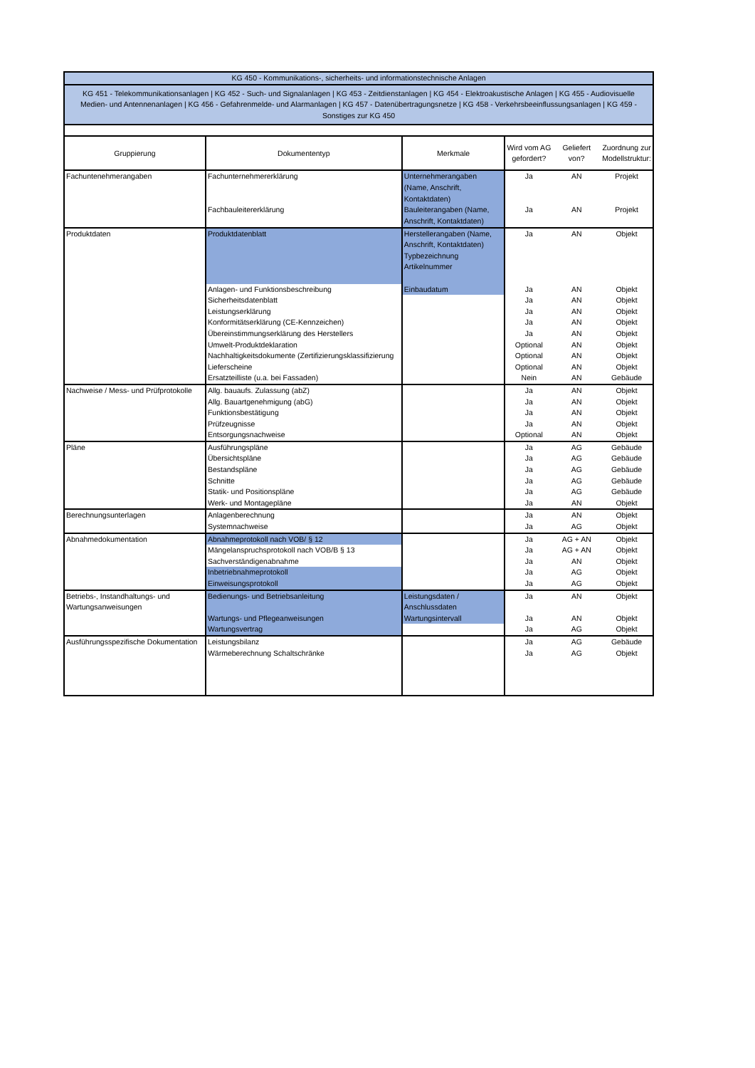| KG 450 - Kommunikations-, sicherheits- und informationstechnische Anlagen | | | | | |
| KG 451 - Telekommunikationsanlagen / KG 452 - Such- und Signalanlagen / KG 453 - Zeitdienstanlagen / KG 454 - Elektroakustische Anlagen / KG 455 - Audiovisuelle Medien- und Antennenanlagen / KG 456 - Gefahrenmelde- und Alarmanlagen / KG 457 - Datenübertragungsnetze / KG 458 - Verkehrsbeeinflussungsanlagen / KG 459 - Sonstiges zur KG 450 | | | | | |
| Gruppierung | Dokumententyp | Merkmale | Wird vom AG gefordert? | Geliefert von? | Zuordnung zur Modellstruktur: |
| Fachuntenehmerangaben | Fachunternehmererklärung | Unternehmerangaben (Name, Anschrift, Kontaktdaten) | Ja | AN | Projekt |
| | Fachbauleitererklärung | Bauleiterangaben (Name, Anschrift, Kontaktdaten) | Ja | AN | Projekt |
| Produktdaten | Produktdatenblatt | Herstellerangaben (Name, Anschrift, Kontaktdaten) Typbezeichnung Artikelnummer | Ja | AN | Objekt |
| | Anlagen- und Funktionsbeschreibung | Einbaudatum | Ja | AN | Objekt |
| | Sicherheitsdatenblatt | | Ja | AN | Objekt |
| | Leistungserklärung | | Ja | AN | Objekt |
| | Konformitätserklärung (CE-Kennzeichen) | | Ja | AN | Objekt |
| | Übereinstimmungserklärung des Herstellers | | Ja | AN | Objekt |
| | Umwelt-Produktdeklaration | | Optional | AN | Objekt |
| | Nachhaltigkeitsdokumente (Zertifizierungsklassifizierung | | Optional | AN | Objekt |
| | Lieferscheine | | Optional | AN | Objekt |
| | Ersatzteilliste (u.a. bei Fassaden) | | Nein | AN | Gebäude |
| Nachweise / Mess- und Prüfprotokolle | Allg. bauaufs. Zulassung (abZ) | | Ja | AN | Objekt |
| | Allg. Bauartgenehmigung (abG) | | Ja | AN | Objekt |
| | Funktionsbestätigung | | Ja | AN | Objekt |
| | Prüfzeugnisse | | Ja | AN | Objekt |
| | Entsorgungsnachweise | | Optional | AN | Objekt |
| Pläne | Ausführungspläne | | Ja | AG | Gebäude |
| | Übersichtspläne | | Ja | AG | Gebäude |
| | Bestandspläne | | Ja | AG | Gebäude |
| | Schnitte | | Ja | AG | Gebäude |
| | Statik- und Positionspläne | | Ja | AG | Gebäude |
| | Werk- und Montagepläne | | Ja | AN | Objekt |
| Berechnungsunterlagen | Anlagenberechnung | | Ja | AN | Objekt |
| | Systemnachweise | | Ja | AG | Objekt |
| Abnahmedokumentation | Abnahmeprotokoll nach VOB/ § 12 | | Ja | AG + AN | Objekt |
| | Mängelanspruchsprotokoll nach VOB/B § 13 | | Ja | AG + AN | Objekt |
| | Sachverständigenabnahme | | Ja | AN | Objekt |
| | Inbetriebnahmeprotokoll | | Ja | AG | Objekt |
| | Einweisungsprotokoll | | Ja | AG | Objekt |
| Betriebs-, Instandhaltungs- und Wartungsanweisungen | Bedienungs- und Betriebsanleitung | Leistungsdaten / Anschlussdaten | Ja | AN | Objekt |
| | Wartungs- und Pflegeanweisungen | Wartungsintervall | Ja | AN | Objekt |
| | Wartungsvertrag | | Ja | AG | Objekt |
| Ausführungsspezifische Dokumentation | Leistungsbilanz | | Ja | AG | Gebäude |
| | Wärmeberechnung Schaltschränke | | Ja | AG | Objekt |